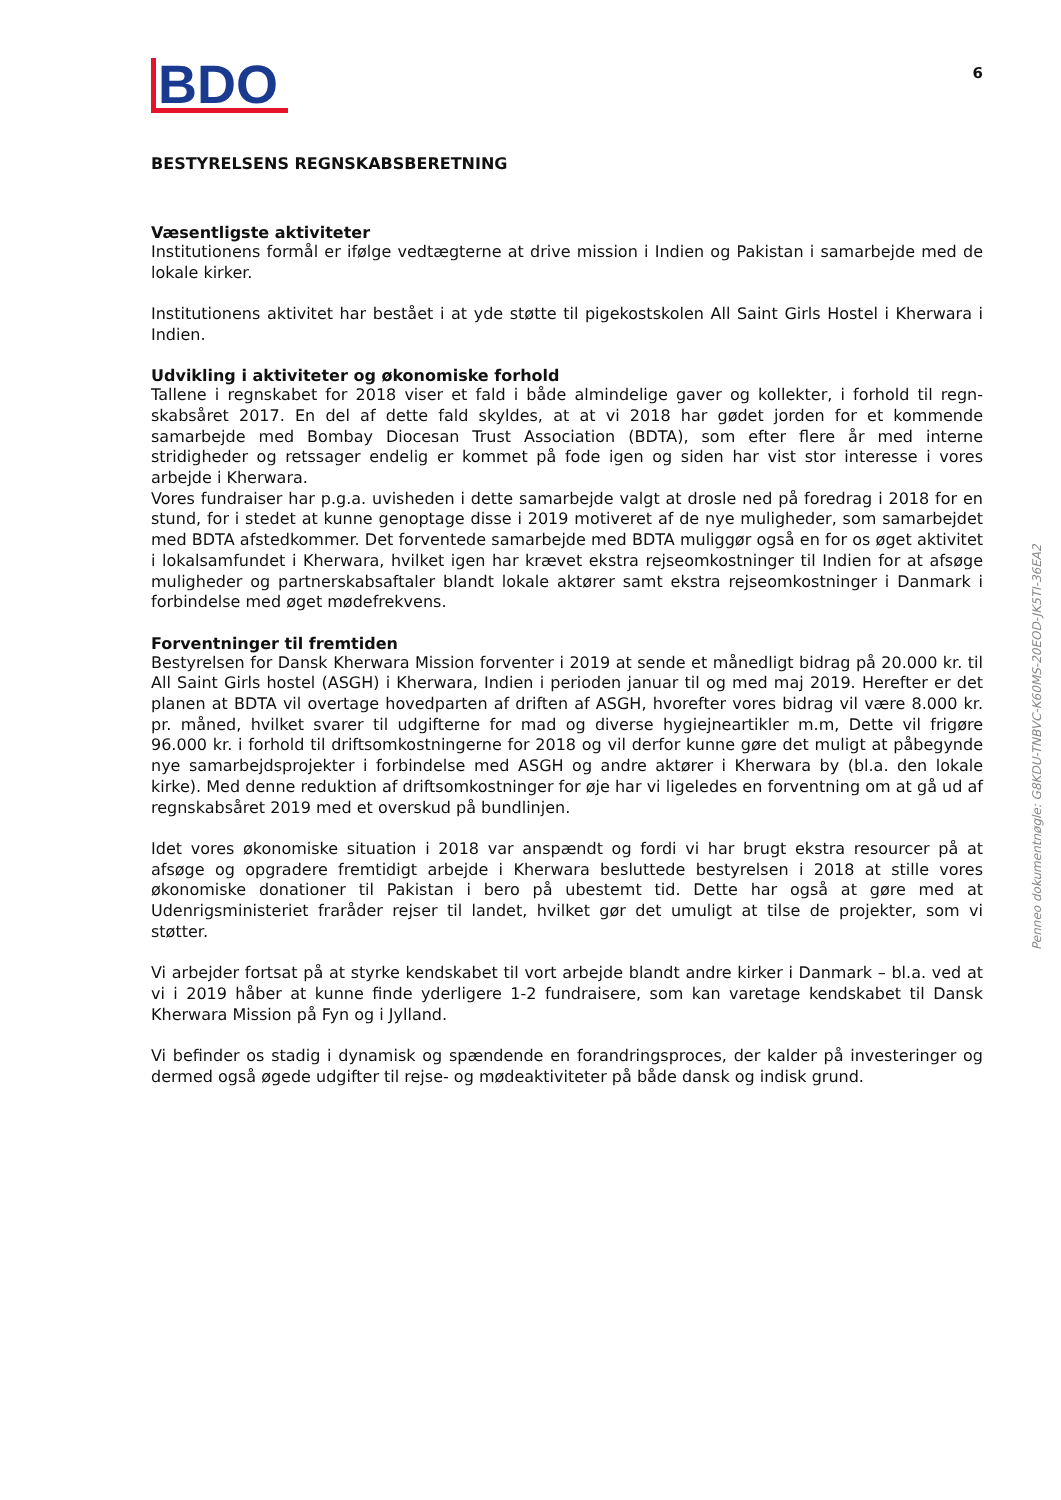BDO
6
BESTYRELSENS REGNSKABSBERETNING
Væsentligste aktiviteter
Institutionens formål er ifølge vedtægterne at drive mission i Indien og Pakistan i samarbejde med de lokale kirker.
Institutionens aktivitet har bestået i at yde støtte til pigekostskolen All Saint Girls Hostel i Kherwara i Indien.
Udvikling i aktiviteter og økonomiske forhold
Tallene i regnskabet for 2018 viser et fald i både almindelige gaver og kollekter, i forhold til regn-skabsåret 2017. En del af dette fald skyldes, at at vi 2018 har gødet jorden for et kommende samarbejde med Bombay Diocesan Trust Association (BDTA), som efter flere år med interne stridigheder og retssager endelig er kommet på fode igen og siden har vist stor interesse i vores arbejde i Kherwara.
Vores fundraiser har p.g.a. uvisheden i dette samarbejde valgt at drosle ned på foredrag i 2018 for en stund, for i stedet at kunne genoptage disse i 2019 motiveret af de nye muligheder, som samarbejdet med BDTA afstedkommer. Det forventede samarbejde med BDTA muliggør også en for os øget aktivitet i lokalsamfundet i Kherwara, hvilket igen har krævet ekstra rejseomkostninger til Indien for at afsøge muligheder og partnerskabsaftaler blandt lokale aktører samt ekstra rejseomkostninger i Danmark i forbindelse med øget mødefrekvens.
Forventninger til fremtiden
Bestyrelsen for Dansk Kherwara Mission forventer i 2019 at sende et månedligt bidrag på 20.000 kr. til All Saint Girls hostel (ASGH) i Kherwara, Indien i perioden januar til og med maj 2019. Herefter er det planen at BDTA vil overtage hovedparten af driften af ASGH, hvorefter vores bidrag vil være 8.000 kr. pr. måned, hvilket svarer til udgifterne for mad og diverse hygiejneartikler m.m, Dette vil frigøre 96.000 kr. i forhold til driftsomkostningerne for 2018 og vil derfor kunne gøre det muligt at påbegynde nye samarbejdsprojekter i forbindelse med ASGH og andre aktører i Kherwara by (bl.a. den lokale kirke). Med denne reduktion af driftsomkostninger for øje har vi ligeledes en forventning om at gå ud af regnskabsåret 2019 med et overskud på bundlinjen.
Idet vores økonomiske situation i 2018 var anspændt og fordi vi har brugt ekstra resourcer på at afsøge og opgradere fremtidigt arbejde i Kherwara besluttede bestyrelsen i 2018 at stille vores økonomiske donationer til Pakistan i bero på ubestemt tid. Dette har også at gøre med at Udenrigsministeriet fraråder rejser til landet, hvilket gør det umuligt at tilse de projekter, som vi støtter.
Vi arbejder fortsat på at styrke kendskabet til vort arbejde blandt andre kirker i Danmark – bl.a. ved at vi i 2019 håber at kunne finde yderligere 1-2 fundraisere, som kan varetage kendskabet til Dansk Kherwara Mission på Fyn og i Jylland.
Vi befinder os stadig i dynamisk og spændende en forandringsproces, der kalder på investeringer og dermed også øgede udgifter til rejse- og mødeaktiviteter på både dansk og indisk grund.
Penneo dokumentnøgle: G8KDU-TNBVC-K60MS-20EOD-JK5TI-36EA2